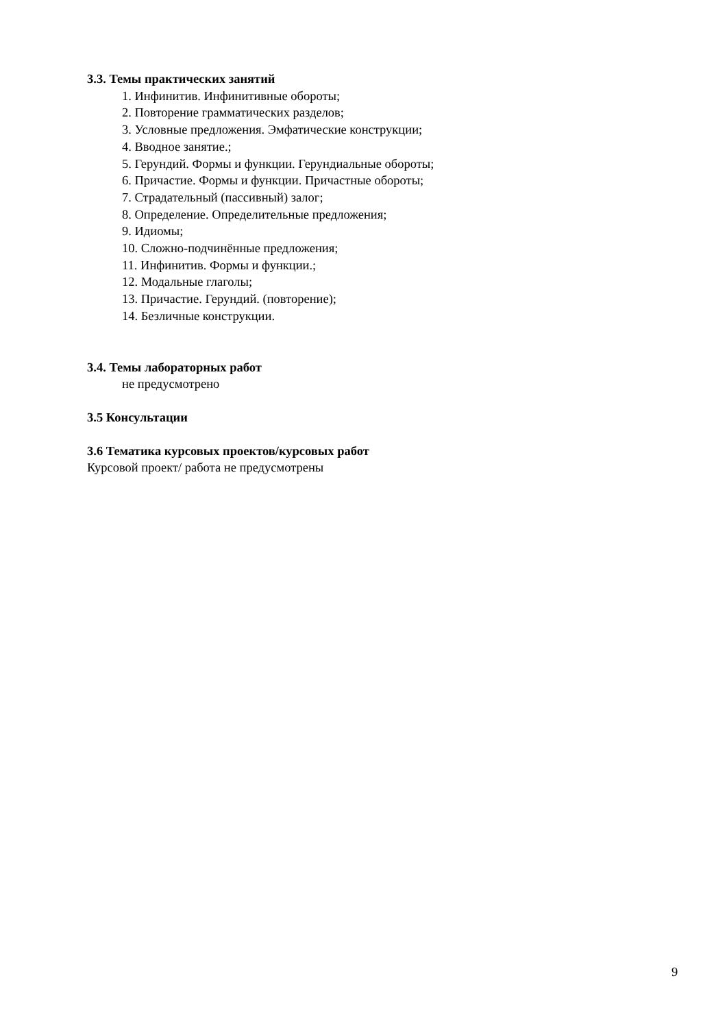3.3. Темы практических занятий
1. Инфинитив. Инфинитивные обороты;
2. Повторение грамматических разделов;
3. Условные предложения. Эмфатические конструкции;
4. Вводное занятие.;
5. Герундий. Формы и функции. Герундиальные обороты;
6. Причастие. Формы и функции. Причастные обороты;
7. Страдательный (пассивный) залог;
8. Определение. Определительные предложения;
9. Идиомы;
10. Сложно-подчинённые предложения;
11. Инфинитив. Формы и функции.;
12. Модальные глаголы;
13. Причастие. Герундий. (повторение);
14. Безличные конструкции.
3.4. Темы лабораторных работ
не предусмотрено
3.5 Консультации
3.6 Тематика курсовых проектов/курсовых работ
Курсовой проект/ работа не предусмотрены
9